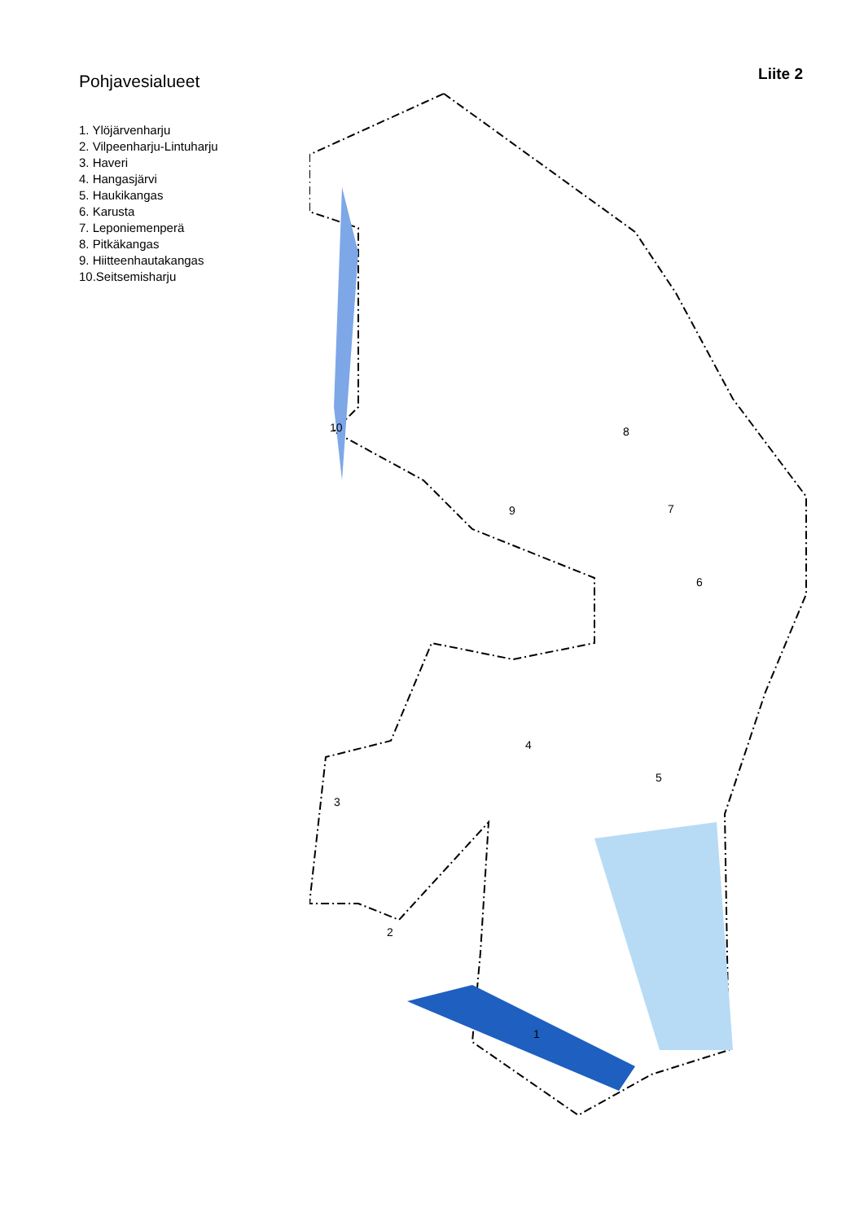Pohjavesialueet
Liite 2
1. Ylöjärvenharju
2. Vilpeenharju-Lintuharju
3. Haveri
4. Hangasjärvi
5. Haukikangas
6. Karusta
7. Leponiemenperä
8. Pitkäkangas
9. Hiitteenhautakangas
10.Seitsemisharju
10
8
9
7
6
4
5
3
2
1